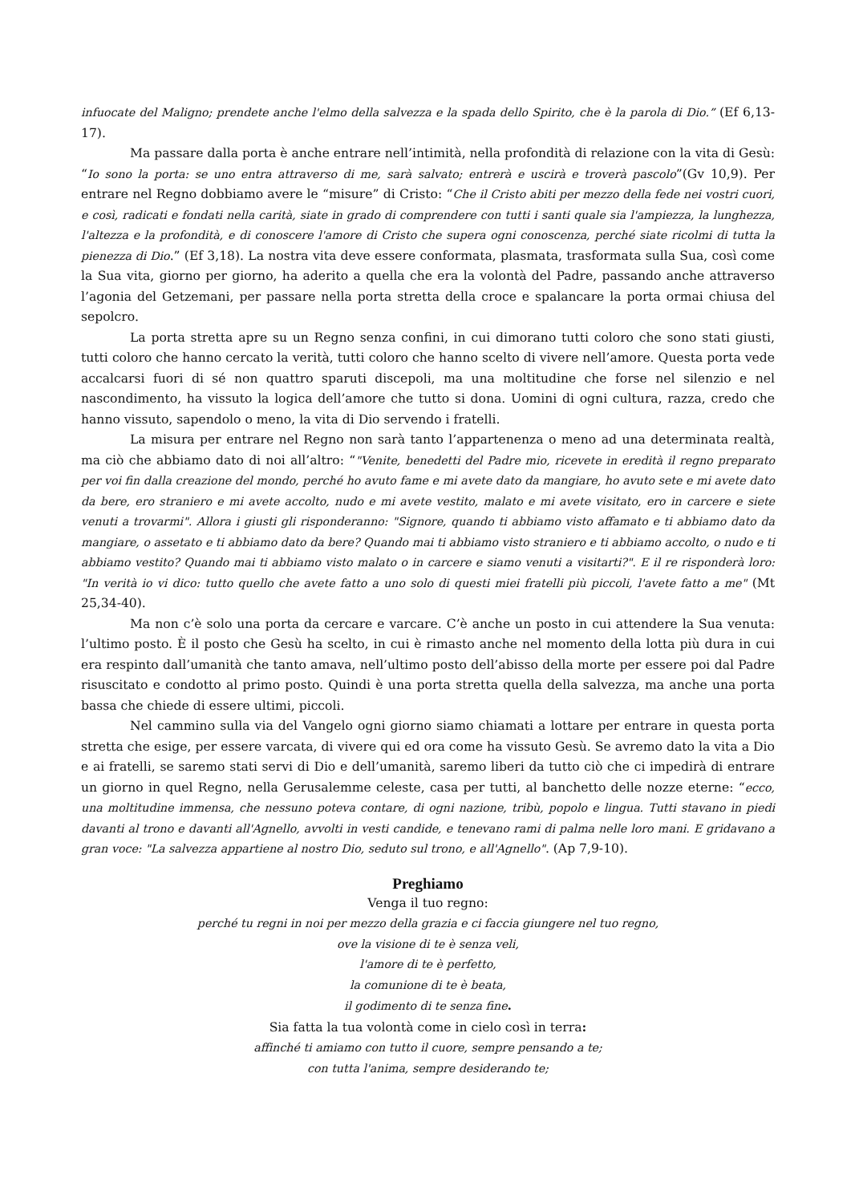infuocate del Maligno; prendete anche l'elmo della salvezza e la spada dello Spirito, che è la parola di Dio.” (Ef 6,13-17).
Ma passare dalla porta è anche entrare nell’intimità, nella profondità di relazione con la vita di Gesù: “Io sono la porta: se uno entra attraverso di me, sarà salvato; entrerà e uscirà e troverà pascolo”(Gv 10,9). Per entrare nel Regno dobbiamo avere le “misure” di Cristo: “Che il Cristo abiti per mezzo della fede nei vostri cuori, e così, radicati e fondati nella carità, siate in grado di comprendere con tutti i santi quale sia l'ampiezza, la lunghezza, l'altezza e la profondità, e di conoscere l'amore di Cristo che supera ogni conoscenza, perché siate ricolmi di tutta la pienezza di Dio.” (Ef 3,18). La nostra vita deve essere conformata, plasmata, trasformata sulla Sua, così come la Sua vita, giorno per giorno, ha aderito a quella che era la volontà del Padre, passando anche attraverso l’agonia del Getzemani, per passare nella porta stretta della croce e spalancare la porta ormai chiusa del sepolcro.
La porta stretta apre su un Regno senza confini, in cui dimorano tutti coloro che sono stati giusti, tutti coloro che hanno cercato la verità, tutti coloro che hanno scelto di vivere nell’amore. Questa porta vede accalcarsi fuori di sé non quattro sparuti discepoli, ma una moltitudine che forse nel silenzio e nel nascondimento, ha vissuto la logica dell’amore che tutto si dona. Uomini di ogni cultura, razza, credo che hanno vissuto, sapendolo o meno, la vita di Dio servendo i fratelli.
La misura per entrare nel Regno non sarà tanto l’appartenenza o meno ad una determinata realtà, ma ciò che abbiamo dato di noi all’altro: “"Venite, benedetti del Padre mio, ricevete in eredità il regno preparato per voi fin dalla creazione del mondo, perché ho avuto fame e mi avete dato da mangiare, ho avuto sete e mi avete dato da bere, ero straniero e mi avete accolto, nudo e mi avete vestito, malato e mi avete visitato, ero in carcere e siete venuti a trovarmi". Allora i giusti gli risponderanno: "Signore, quando ti abbiamo visto affamato e ti abbiamo dato da mangiare, o assetato e ti abbiamo dato da bere? Quando mai ti abbiamo visto straniero e ti abbiamo accolto, o nudo e ti abbiamo vestito? Quando mai ti abbiamo visto malato o in carcere e siamo venuti a visitarti?". E il re risponderà loro: "In verità io vi dico: tutto quello che avete fatto a uno solo di questi miei fratelli più piccoli, l'avete fatto a me" (Mt 25,34-40).
Ma non c’è solo una porta da cercare e varcare. C’è anche un posto in cui attendere la Sua venuta: l’ultimo posto. È il posto che Gesù ha scelto, in cui è rimasto anche nel momento della lotta più dura in cui era respinto dall’umanità che tanto amava, nell’ultimo posto dell’abisso della morte per essere poi dal Padre risuscitato e condotto al primo posto. Quindi è una porta stretta quella della salvezza, ma anche una porta bassa che chiede di essere ultimi, piccoli.
Nel cammino sulla via del Vangelo ogni giorno siamo chiamati a lottare per entrare in questa porta stretta che esige, per essere varcata, di vivere qui ed ora come ha vissuto Gesù. Se avremo dato la vita a Dio e ai fratelli, se saremo stati servi di Dio e dell’umanità, saremo liberi da tutto ciò che ci impedirà di entrare un giorno in quel Regno, nella Gerusalemme celeste, casa per tutti, al banchetto delle nozze eterne: “ecco, una moltitudine immensa, che nessuno poteva contare, di ogni nazione, tribù, popolo e lingua. Tutti stavano in piedi davanti al trono e davanti all'Agnello, avvolti in vesti candide, e tenevano rami di palma nelle loro mani. E gridavano a gran voce: "La salvezza appartiene al nostro Dio, seduto sul trono, e all'Agnello". (Ap 7,9-10).
Preghiamo
Venga il tuo regno:
perché tu regni in noi per mezzo della grazia e ci faccia giungere nel tuo regno,
ove la visione di te è senza veli,
l'amore di te è perfetto,
la comunione di te è beata,
il godimento di te senza fine.
Sia fatta la tua volontà come in cielo così in terra:
affinché ti amiamo con tutto il cuore, sempre pensando a te;
con tutta l'anima, sempre desiderando te;